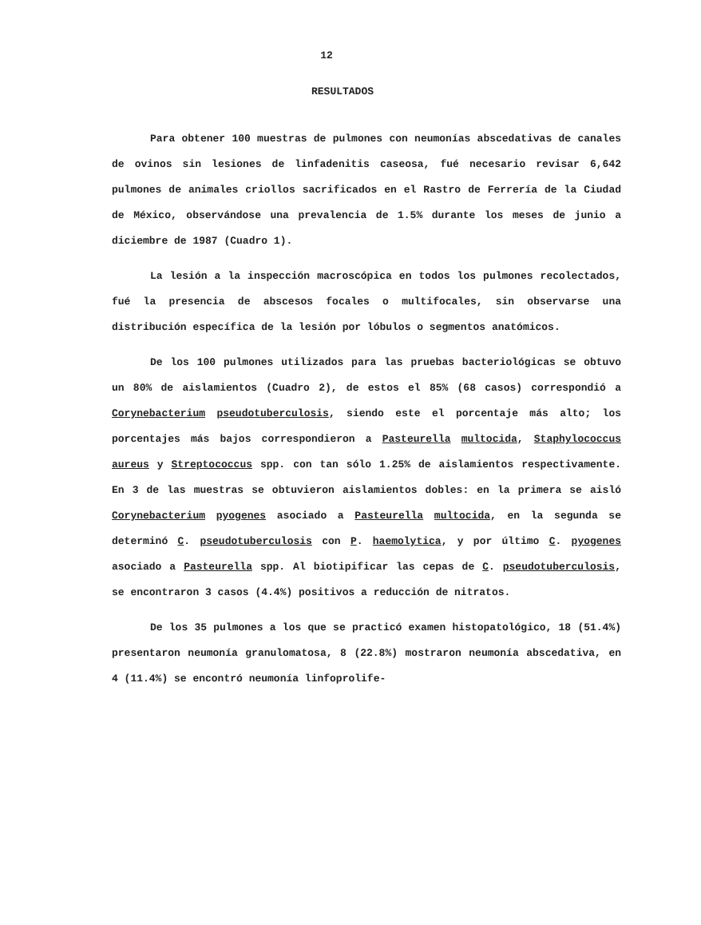12
RESULTADOS
Para obtener 100 muestras de pulmones con neumonías abscedativas de canales de ovinos sin lesiones de linfadenitis caseosa, fué necesario revisar 6,642 pulmones de animales criollos sacrificados en el Rastro de Ferrería de la Ciudad de México, observándose una prevalencia de 1.5% durante los meses de junio a diciembre de 1987 (Cuadro 1).
La lesión a la inspección macroscópica en todos los pulmones recolectados, fué la presencia de abscesos focales o multifocales, sin observarse una distribución específica de la lesión por lóbulos o segmentos anatómicos.
De los 100 pulmones utilizados para las pruebas bacteriológicas se obtuvo un 80% de aislamientos (Cuadro 2), de estos el 85% (68 casos) correspondió a Corynebacterium pseudotuberculosis, siendo este el porcentaje más alto; los porcentajes más bajos correspondieron a Pasteurella multocida, Staphylococcus aureus y Streptococcus spp. con tan sólo 1.25% de aislamientos respectivamente. En 3 de las muestras se obtuvieron aislamientos dobles: en la primera se aisló Corynebacterium pyogenes asociado a Pasteurella multocida, en la segunda se determinó C. pseudotuberculosis con P. haemolytica, y por último C. pyogenes asociado a Pasteurella spp. Al biotipificar las cepas de C. pseudotuberculosis, se encontraron 3 casos (4.4%) positivos a reducción de nitratos.
De los 35 pulmones a los que se practicó examen histopatológico, 18 (51.4%) presentaron neumonía granulomatosa, 8 (22.8%) mostraron neumonía abscedativa, en 4 (11.4%) se encontró neumonía linfoprolife-